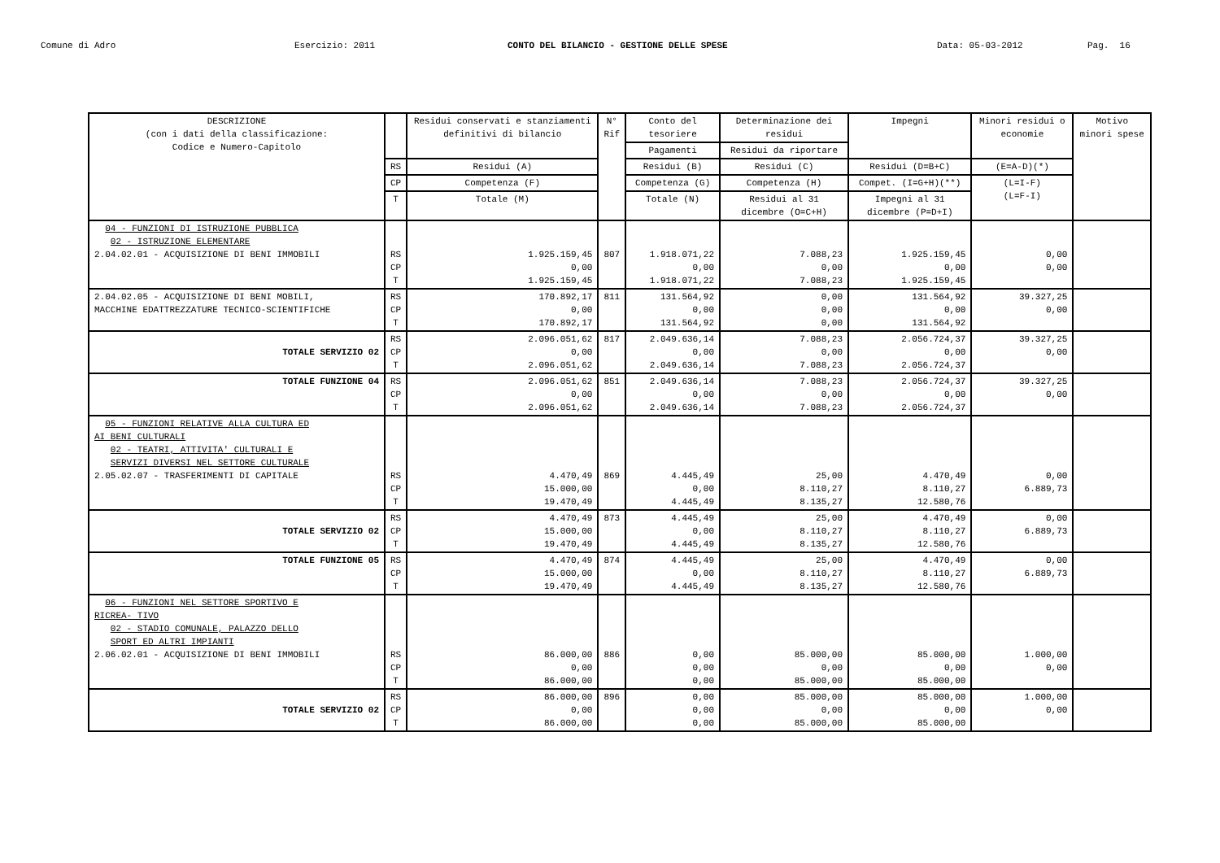Comune di Adro
Esercizio: 2011
CONTO DEL BILANCIO - GESTIONE DELLE SPESE
Data: 05-03-2012
Pag. 16
| DESCRIZIONE (con i dati della classificazione: Codice e Numero-Capitolo | | Residui conservati e stanziamenti definitivi di bilancio | N° Rif | Conto del tesoriere | Determinazione dei residui | Impegni | Minori residui o economie | Motivo minori spese |
| --- | --- | --- | --- | --- | --- | --- | --- | --- |
| | | | | Pagamenti | Residui da riportare | | | |
| | RS | Residui (A) | | Residui (B) | Residui (C) | Residui (D=B+C) | (E=A-D)(*) | |
| | CP | Competenza (F) | | Competenza (G) | Competenza (H) | Compet. (I=G+H)(**) | (L=I-F) (L=F-I) | |
| | T | Totale (M) | | Totale (N) | Residui al 31 dicembre (O=C+H) | Impegni al 31 dicembre (P=D+I) | | |
| 04 - FUNZIONI DI ISTRUZIONE PUBBLICA 02 - ISTRUZIONE ELEMENTARE 2.04.02.01 - ACQUISIZIONE DI BENI IMMOBILI | RS CP T | 1.925.159,45 0,00 1.925.159,45 | 807 | 1.918.071,22 0,00 1.918.071,22 | 7.088,23 0,00 7.088,23 | 1.925.159,45 0,00 1.925.159,45 | 0,00 0,00 | |
| 2.04.02.05 - ACQUISIZIONE DI BENI MOBILI, MACCHINE EDATTREZZATURE TECNICO-SCIENTIFICHE | RS CP T | 170.892,17 0,00 170.892,17 | 811 | 131.564,92 0,00 131.564,92 | 0,00 0,00 0,00 | 131.564,92 0,00 131.564,92 | 39.327,25 0,00 | |
| TOTALE SERVIZIO 02 | RS CP T | 2.096.051,62 0,00 2.096.051,62 | 817 | 2.049.636,14 0,00 2.049.636,14 | 7.088,23 0,00 7.088,23 | 2.056.724,37 0,00 2.056.724,37 | 39.327,25 0,00 | |
| TOTALE FUNZIONE 04 | RS CP T | 2.096.051,62 0,00 2.096.051,62 | 851 | 2.049.636,14 0,00 2.049.636,14 | 7.088,23 0,00 7.088,23 | 2.056.724,37 0,00 2.056.724,37 | 39.327,25 0,00 | |
| 05 - FUNZIONI RELATIVE ALLA CULTURA ED AI BENI CULTURALI 02 - TEATRI, ATTIVITA' CULTURALI E SERVIZI DIVERSI NEL SETTORE CULTURALE 2.05.02.07 - TRASFERIMENTI DI CAPITALE | RS CP T | 4.470,49 15.000,00 19.470,49 | 869 | 4.445,49 0,00 4.445,49 | 25,00 8.110,27 8.135,27 | 4.470,49 8.110,27 12.580,76 | 0,00 6.889,73 | |
| TOTALE SERVIZIO 02 | RS CP T | 4.470,49 15.000,00 19.470,49 | 873 | 4.445,49 0,00 4.445,49 | 25,00 8.110,27 8.135,27 | 4.470,49 8.110,27 12.580,76 | 0,00 6.889,73 | |
| TOTALE FUNZIONE 05 | RS CP T | 4.470,49 15.000,00 19.470,49 | 874 | 4.445,49 0,00 4.445,49 | 25,00 8.110,27 8.135,27 | 4.470,49 8.110,27 12.580,76 | 0,00 6.889,73 | |
| 06 - FUNZIONI NEL SETTORE SPORTIVO E RICREA- TIVO 02 - STADIO COMUNALE, PALAZZO DELLO SPORT ED ALTRI IMPIANTI 2.06.02.01 - ACQUISIZIONE DI BENI IMMOBILI | RS CP T | 86.000,00 0,00 86.000,00 | 886 | 0,00 0,00 0,00 | 85.000,00 0,00 85.000,00 | 85.000,00 0,00 85.000,00 | 1.000,00 0,00 | |
| TOTALE SERVIZIO 02 | RS CP T | 86.000,00 0,00 86.000,00 | 896 | 0,00 0,00 0,00 | 85.000,00 0,00 85.000,00 | 85.000,00 0,00 85.000,00 | 1.000,00 0,00 | |